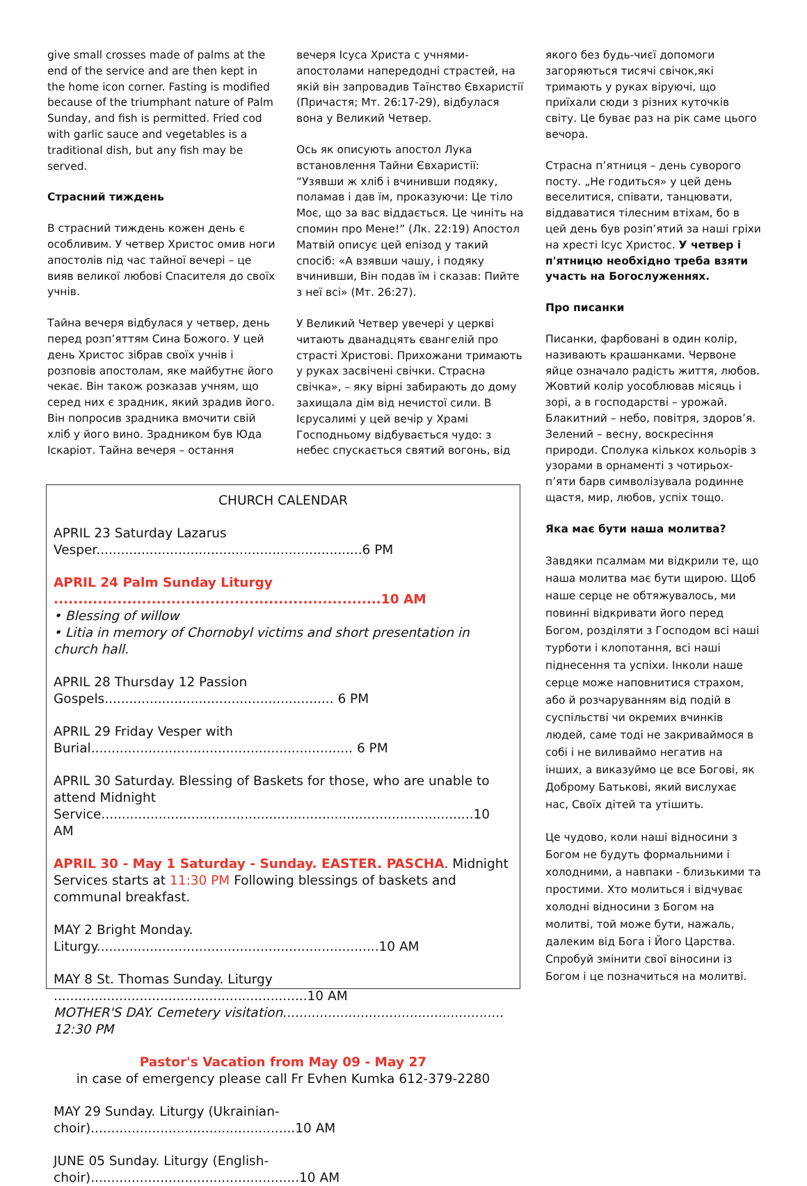give small crosses made of palms at the end of the service and are then kept in the home icon corner. Fasting is modified because of the triumphant nature of Palm Sunday, and fish is permitted. Fried cod with garlic sauce and vegetables is a traditional dish, but any fish may be served.
Страсний тиждень
В страсний тиждень кожен день є особливим. У четвер Христос омив ноги апостолів під час тайної вечері – це вияв великої любові Спасителя до своїх учнів.
Тайна вечеря відбулася у четвер, день перед розп’яттям Сина Божого. У цей день Христос зібрав своїх учнів і розповів апостолам, яке майбутнє його чекає. Він також розказав учням, що серед них є зрадник, який зрадив його. Він попросив зрадника вмочити свій хліб у його вино. Зрадником був Юда Іскаріот. Тайна вечеря – остання
вечеря Ісуса Христа с учнями-апостолами напередодні страстей, на якій він запровадив Таїнство Євхаристії (Причастя; Мт. 26:17-29), відбулася вона у Великий Четвер.
Ось як описують апостол Лука встановлення Тайни Євхаристії: “Узявши ж хліб і вчинивши подяку, поламав і дав їм, проказуючи: Це тіло Моє, що за вас віддається. Це чиніть на спомин про Мене!” (Лк. 22:19) Апостол Матвій описує цей епізод у такий спосіб: «А взявши чашу, і подяку вчинивши, Він подав їм і сказав: Пийте з неї всі» (Мт. 26:27).
У Великий Четвер увечері у церкві читають дванадцять євангелій про страсті Христові. Прихожани тримають у руках засвічені свічки. Страсна свічка», – яку вірні забирають до дому захищала дім від нечистої сили. В Ієрусалимі у цей вечір у Храмі Господньому відбувається чудо: з небес спускається святий вогонь, від
якого без будь-чиєї допомоги загоряються тисячі свічок,які тримають у руках віруючі, що приїхали сюди з різних куточків світу. Це буває раз на рік саме цього вечора.
Страсна п’ятниця – день суворого посту. „Не годиться» у цей день веселитися, співати, танцювати, віддаватися тілесним втіхам, бо в цей день був розіп’ятий за наші гріхи на хресті Ісус Христос. У четвер і п'ятницю необхідно треба взяти участь на Богослуженнях.
Про писанки
Писанки, фарбовані в один колір, називають крашанками. Червоне яйце означало радість життя, любов. Жовтий колір уособлював місяць і зорі, а в господарстві – урожай. Блакитний – небо, повітря, здоров’я. Зелений – весну, воскресіння природи. Сполука кількох кольорів з узорами в орнаменті з чотирьох-п’яти барв символізувала родинне щастя, мир, любов, успіх тощо.
Яка має бути наша молитва?
Завдяки псалмам ми відкрили те, що наша молитва має бути щирою. Щоб наше серце не обтяжувалось, ми повинні відкривати його перед Богом, розділяти з Господом всі наші турботи і клопотання, всі наші піднесення та успіхи. Інколи наше серце може наповнитися страхом, або й розчаруванням від подій в суспільстві чи окремих вчинків людей, саме тоді не закриваймося в собі і не виливаймо негатив на інших, а виказуймо це все Богові, як Доброму Батькові, який вислухає нас, Своїх дітей та утішить.
Це чудово, коли наші відносини з Богом не будуть формальними і холодними, а навпаки - близькими та простими. Хто молиться і відчуває холодні відносини з Богом на молитві, той може бути, нажаль, далеким від Бога і Його Царства. Спробуй змінити свої віносини із Богом і це позначиться на молитві.
CHURCH CALENDAR
APRIL 23 Saturday Lazarus Vesper.................................................................6 PM
APRIL 24 Palm Sunday Liturgy ...................................................................10 AM
• Blessing of willow
• Litia in memory of Chornobyl victims and short presentation in church hall.
APRIL 28 Thursday 12 Passion Gospels........................................................ 6 PM
APRIL 29 Friday Vesper with Burial................................................................ 6 PM
APRIL 30 Saturday. Blessing of Baskets for those, who are unable to attend Midnight Service...........................................................................................10 AM
APRIL 30 - May 1 Saturday - Sunday. EASTER. PASCHA. Midnight Services starts at 11:30 PM Following blessings of baskets and communal breakfast.
MAY 2 Bright Monday. Liturgy.....................................................................10 AM
MAY 8 St. Thomas Sunday. Liturgy ..............................................................10 AM
MOTHER'S DAY. Cemetery visitation...................................................... 12:30 PM
Pastor's Vacation from May 09 - May 27
in case of emergency please call Fr Evhen Kumka 612-379-2280
MAY 29 Sunday. Liturgy (Ukrainian-choir)..................................................10 AM
JUNE 05 Sunday. Liturgy (English-choir)...................................................10 AM